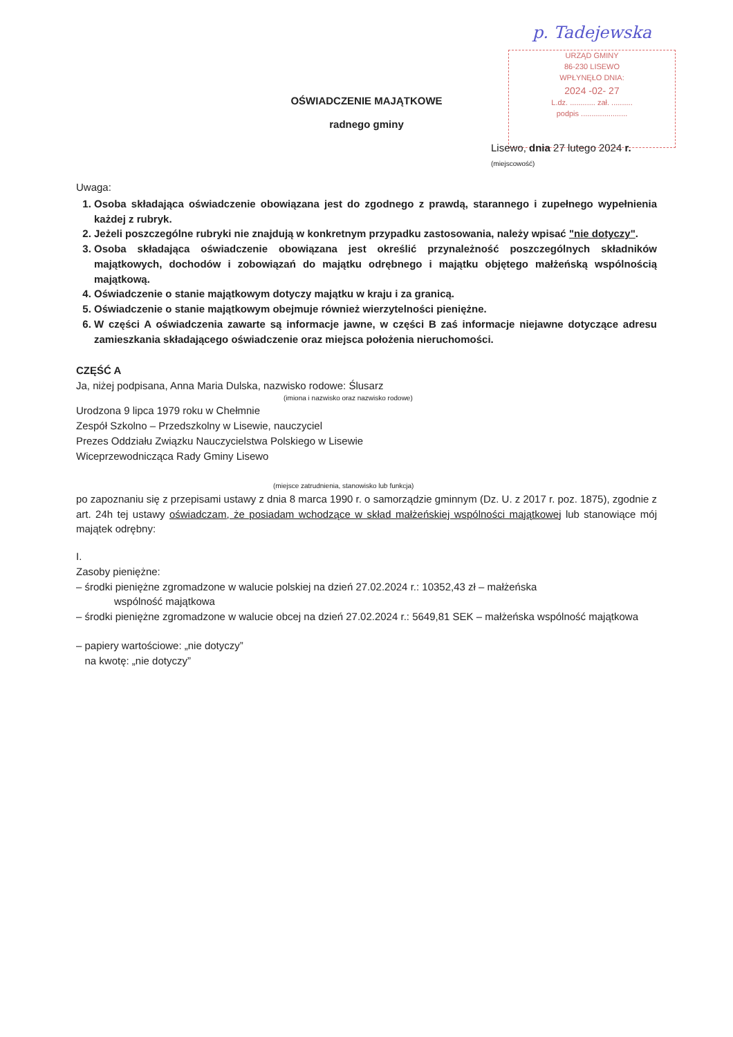p. Tadejewska
URZĄD GMINY
86-230 LISEWO
WPŁYNĘŁO DNIA:
2024 -02- 27
L.dz. ............ zał. ..........
podpis ......................
OŚWIADCZENIE MAJĄTKOWE
radnego gminy
Lisewo, dnia 27 lutego 2024 r.
(miejscowość)
Uwaga:
1. Osoba składająca oświadczenie obowiązana jest do zgodnego z prawdą, starannego i zupełnego wypełnienia każdej z rubryk.
2. Jeżeli poszczególne rubryki nie znajdują w konkretnym przypadku zastosowania, należy wpisać "nie dotyczy".
3. Osoba składająca oświadczenie obowiązana jest określić przynależność poszczególnych składników majątkowych, dochodów i zobowiązań do majątku odrębnego i majątku objętego małżeńską wspólnością majątkową.
4. Oświadczenie o stanie majątkowym dotyczy majątku w kraju i za granicą.
5. Oświadczenie o stanie majątkowym obejmuje również wierzytelności pieniężne.
6. W części A oświadczenia zawarte są informacje jawne, w części B zaś informacje niejawne dotyczące adresu zamieszkania składającego oświadczenie oraz miejsca położenia nieruchomości.
CZĘŚĆ A
Ja, niżej podpisana, Anna Maria Dulska, nazwisko rodowe: Ślusarz
(imiona i nazwisko oraz nazwisko rodowe)
Urodzona 9 lipca 1979 roku w Chełmnie
Zespół Szkolno – Przedszkolny w Lisewie, nauczyciel
Prezes Oddziału Związku Nauczycielstwa Polskiego w Lisewie
Wiceprzewodnicząca Rady Gminy Lisewo
(miejsce zatrudnienia, stanowisko lub funkcja)
po zapoznaniu się z przepisami ustawy z dnia 8 marca 1990 r. o samorządzie gminnym (Dz. U. z 2017 r. poz. 1875), zgodnie z art. 24h tej ustawy oświadczam, że posiadam wchodzące w skład małżeńskiej wspólności majątkowej lub stanowiące mój majątek odrębny:
I.
Zasoby pieniężne:
– środki pieniężne zgromadzone w walucie polskiej na dzień 27.02.2024 r.: 10352,43 zł – małżeńska
wspólność majątkowa
– środki pieniężne zgromadzone w walucie obcej na dzień 27.02.2024 r.: 5649,81 SEK – małżeńska wspólność majątkowa
– papiery wartościowe: „nie dotyczy”
na kwotę: „nie dotyczy”